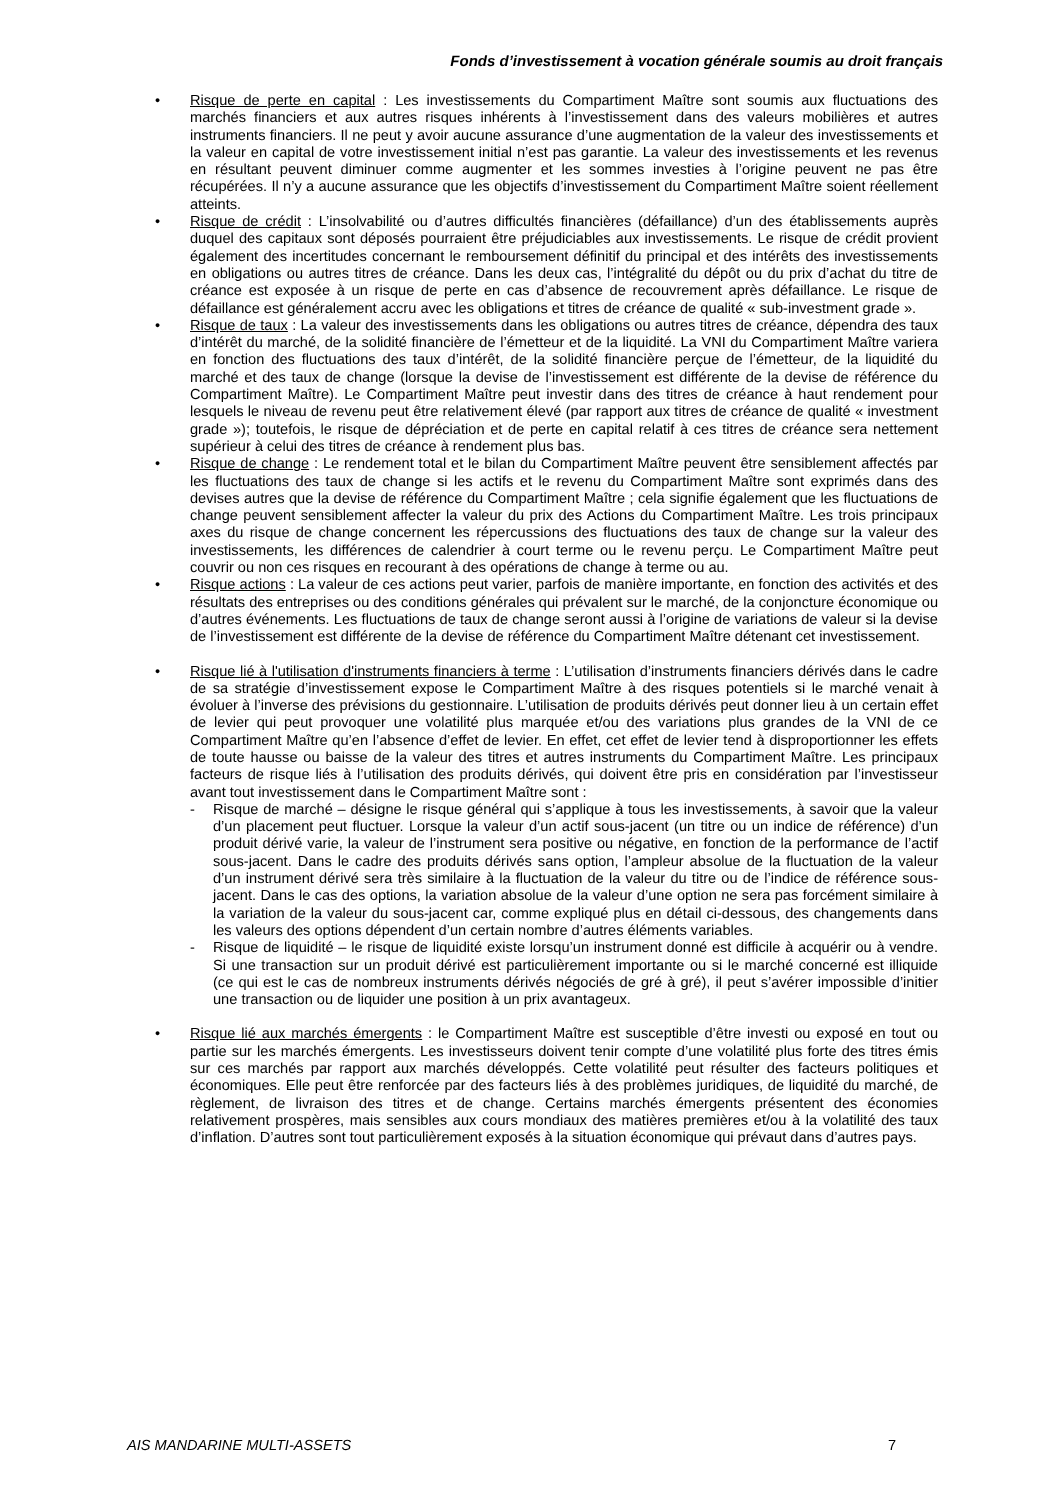Fonds d’investissement à vocation générale soumis au droit français
• Risque de perte en capital : Les investissements du Compartiment Maître sont soumis aux fluctuations des marchés financiers et aux autres risques inhérents à l’investissement dans des valeurs mobilières et autres instruments financiers. Il ne peut y avoir aucune assurance d’une augmentation de la valeur des investissements et la valeur en capital de votre investissement initial n’est pas garantie. La valeur des investissements et les revenus en résultant peuvent diminuer comme augmenter et les sommes investies à l’origine peuvent ne pas être récupérées. Il n’y a aucune assurance que les objectifs d’investissement du Compartiment Maître soient réellement atteints.
• Risque de crédit : L’insolvabilité ou d’autres difficultés financières (défaillance) d’un des établissements auprès duquel des capitaux sont déposés pourraient être préjudiciables aux investissements. Le risque de crédit provient également des incertitudes concernant le remboursement définitif du principal et des intérêts des investissements en obligations ou autres titres de créance. Dans les deux cas, l’intégralité du dépôt ou du prix d’achat du titre de créance est exposée à un risque de perte en cas d’absence de recouvrement après défaillance. Le risque de défaillance est généralement accru avec les obligations et titres de créance de qualité « sub-investment grade ».
• Risque de taux : La valeur des investissements dans les obligations ou autres titres de créance, dépendra des taux d’intérêt du marché, de la solidité financière de l’émetteur et de la liquidité. La VNI du Compartiment Maître variera en fonction des fluctuations des taux d’intérêt, de la solidité financière perçue de l’émetteur, de la liquidité du marché et des taux de change (lorsque la devise de l’investissement est différente de la devise de référence du Compartiment Maître). Le Compartiment Maître peut investir dans des titres de créance à haut rendement pour lesquels le niveau de revenu peut être relativement élevé (par rapport aux titres de créance de qualité « investment grade »); toutefois, le risque de dépréciation et de perte en capital relatif à ces titres de créance sera nettement supérieur à celui des titres de créance à rendement plus bas.
• Risque de change : Le rendement total et le bilan du Compartiment Maître peuvent être sensiblement affectés par les fluctuations des taux de change si les actifs et le revenu du Compartiment Maître sont exprimés dans des devises autres que la devise de référence du Compartiment Maître ; cela signifie également que les fluctuations de change peuvent sensiblement affecter la valeur du prix des Actions du Compartiment Maître. Les trois principaux axes du risque de change concernent les répercussions des fluctuations des taux de change sur la valeur des investissements, les différences de calendrier à court terme ou le revenu perçu. Le Compartiment Maître peut couvrir ou non ces risques en recourant à des opérations de change à terme ou au.
• Risque actions : La valeur de ces actions peut varier, parfois de manière importante, en fonction des activités et des résultats des entreprises ou des conditions générales qui prévalent sur le marché, de la conjoncture économique ou d’autres événements. Les fluctuations de taux de change seront aussi à l’origine de variations de valeur si la devise de l’investissement est différente de la devise de référence du Compartiment Maître détenant cet investissement.
• Risque lié à l'utilisation d'instruments financiers à terme : L’utilisation d’instruments financiers dérivés dans le cadre de sa stratégie d’investissement expose le Compartiment Maître à des risques potentiels si le marché venait à évoluer à l’inverse des prévisions du gestionnaire. L’utilisation de produits dérivés peut donner lieu à un certain effet de levier qui peut provoquer une volatilité plus marquée et/ou des variations plus grandes de la VNI de ce Compartiment Maître qu’en l’absence d’effet de levier. En effet, cet effet de levier tend à disproportionner les effets de toute hausse ou baisse de la valeur des titres et autres instruments du Compartiment Maître. Les principaux facteurs de risque liés à l’utilisation des produits dérivés, qui doivent être pris en considération par l’investisseur avant tout investissement dans le Compartiment Maître sont :
- Risque de marché – désigne le risque général qui s’applique à tous les investissements, à savoir que la valeur d’un placement peut fluctuer. Lorsque la valeur d’un actif sous-jacent (un titre ou un indice de référence) d’un produit dérivé varie, la valeur de l’instrument sera positive ou négative, en fonction de la performance de l’actif sous-jacent. Dans le cadre des produits dérivés sans option, l’ampleur absolue de la fluctuation de la valeur d’un instrument dérivé sera très similaire à la fluctuation de la valeur du titre ou de l’indice de référence sous-jacent. Dans le cas des options, la variation absolue de la valeur d’une option ne sera pas forcément similaire à la variation de la valeur du sous-jacent car, comme expliqué plus en détail ci-dessous, des changements dans les valeurs des options dépendent d’un certain nombre d’autres éléments variables.
- Risque de liquidité – le risque de liquidité existe lorsqu’un instrument donné est difficile à acquérir ou à vendre. Si une transaction sur un produit dérivé est particulièrement importante ou si le marché concerné est illiquide (ce qui est le cas de nombreux instruments dérivés négociés de gré à gré), il peut s’avérer impossible d’initier une transaction ou de liquider une position à un prix avantageux.
• Risque lié aux marchés émergents : le Compartiment Maître est susceptible d’être investi ou exposé en tout ou partie sur les marchés émergents. Les investisseurs doivent tenir compte d’une volatilité plus forte des titres émis sur ces marchés par rapport aux marchés développés. Cette volatilité peut résulter des facteurs politiques et économiques. Elle peut être renforcée par des facteurs liés à des problèmes juridiques, de liquidité du marché, de règlement, de livraison des titres et de change. Certains marchés émergents présentent des économies relativement prospères, mais sensibles aux cours mondiaux des matières premières et/ou à la volatilité des taux d’inflation. D’autres sont tout particulièrement exposés à la situation économique qui prévaut dans d’autres pays.
AIS MANDARINE MULTI-ASSETS 7